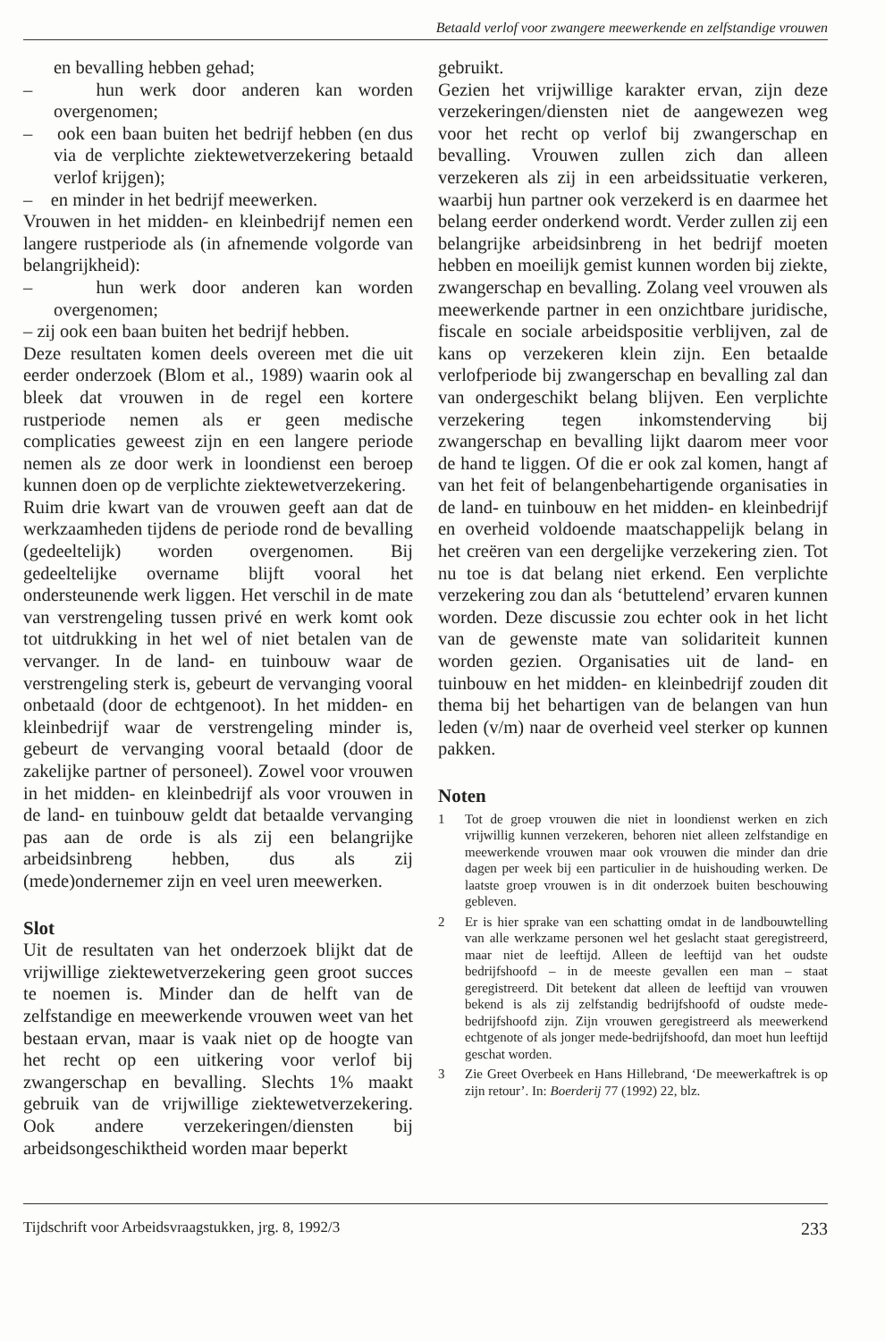Betaald verlof voor zwangere meewerkende en zelfstandige vrouwen
en bevalling hebben gehad;
– hun werk door anderen kan worden overgenomen;
– ook een baan buiten het bedrijf hebben (en dus via de verplichte ziektewetverzekering betaald verlof krijgen);
– en minder in het bedrijf meewerken.
Vrouwen in het midden- en kleinbedrijf nemen een langere rustperiode als (in afnemende volgorde van belangrijkheid):
– hun werk door anderen kan worden overgenomen;
– zij ook een baan buiten het bedrijf hebben.
Deze resultaten komen deels overeen met die uit eerder onderzoek (Blom et al., 1989) waarin ook al bleek dat vrouwen in de regel een kortere rustperiode nemen als er geen medische complicaties geweest zijn en een langere periode nemen als ze door werk in loondienst een beroep kunnen doen op de verplichte ziektewetverzekering.
Ruim drie kwart van de vrouwen geeft aan dat de werkzaamheden tijdens de periode rond de bevalling (gedeeltelijk) worden overgenomen. Bij gedeeltelijke overname blijft vooral het ondersteunende werk liggen. Het verschil in de mate van verstrengeling tussen privé en werk komt ook tot uitdrukking in het wel of niet betalen van de vervanger. In de land- en tuinbouw waar de verstrengeling sterk is, gebeurt de vervanging vooral onbetaald (door de echtgenoot). In het midden- en kleinbedrijf waar de verstrengeling minder is, gebeurt de vervanging vooral betaald (door de zakelijke partner of personeel). Zowel voor vrouwen in het midden- en kleinbedrijf als voor vrouwen in de land- en tuinbouw geldt dat betaalde vervanging pas aan de orde is als zij een belangrijke arbeidsinbreng hebben, dus als zij (mede)ondernemer zijn en veel uren meewerken.
Slot
Uit de resultaten van het onderzoek blijkt dat de vrijwillige ziektewetverzekering geen groot succes te noemen is. Minder dan de helft van de zelfstandige en meewerkende vrouwen weet van het bestaan ervan, maar is vaak niet op de hoogte van het recht op een uitkering voor verlof bij zwangerschap en bevalling. Slechts 1% maakt gebruik van de vrijwillige ziektewetverzekering. Ook andere verzekeringen/diensten bij arbeidsongeschiktheid worden maar beperkt
gebruikt.
Gezien het vrijwillige karakter ervan, zijn deze verzekeringen/diensten niet de aangewezen weg voor het recht op verlof bij zwangerschap en bevalling. Vrouwen zullen zich dan alleen verzekeren als zij in een arbeidssituatie verkeren, waarbij hun partner ook verzekerd is en daarmee het belang eerder onderkend wordt. Verder zullen zij een belangrijke arbeidsinbreng in het bedrijf moeten hebben en moeilijk gemist kunnen worden bij ziekte, zwangerschap en bevalling. Zolang veel vrouwen als meewerkende partner in een onzichtbare juridische, fiscale en sociale arbeidspositie verblijven, zal de kans op verzekeren klein zijn. Een betaalde verlofperiode bij zwangerschap en bevalling zal dan van ondergeschikt belang blijven. Een verplichte verzekering tegen inkomstenderving bij zwangerschap en bevalling lijkt daarom meer voor de hand te liggen. Of die er ook zal komen, hangt af van het feit of belangenbehartigende organisaties in de land- en tuinbouw en het midden- en kleinbedrijf en overheid voldoende maatschappelijk belang in het creëren van een dergelijke verzekering zien. Tot nu toe is dat belang niet erkend. Een verplichte verzekering zou dan als ‘betuttelend’ ervaren kunnen worden. Deze discussie zou echter ook in het licht van de gewenste mate van solidariteit kunnen worden gezien. Organisaties uit de land- en tuinbouw en het midden- en kleinbedrijf zouden dit thema bij het behartigen van de belangen van hun leden (v/m) naar de overheid veel sterker op kunnen pakken.
Noten
1 Tot de groep vrouwen die niet in loondienst werken en zich vrijwillig kunnen verzekeren, behoren niet alleen zelfstandige en meewerkende vrouwen maar ook vrouwen die minder dan drie dagen per week bij een particulier in de huishouding werken. De laatste groep vrouwen is in dit onderzoek buiten beschouwing gebleven.
2 Er is hier sprake van een schatting omdat in de landbouwtelling van alle werkzame personen wel het geslacht staat geregistreerd, maar niet de leeftijd. Alleen de leeftijd van het oudste bedrijfshoofd – in de meeste gevallen een man – staat geregistreerd. Dit betekent dat alleen de leeftijd van vrouwen bekend is als zij zelfstandig bedrijfshoofd of oudste mede-bedrijfshoofd zijn. Zijn vrouwen geregistreerd als meewerkend echtgenote of als jonger mede-bedrijfshoofd, dan moet hun leeftijd geschat worden.
3 Zie Greet Overbeek en Hans Hillebrand, ‘De meewerkaftrek is op zijn retour’. In: Boerderij 77 (1992) 22, blz.
Tijdschrift voor Arbeidsvraagstukken, jrg. 8, 1992/3 233